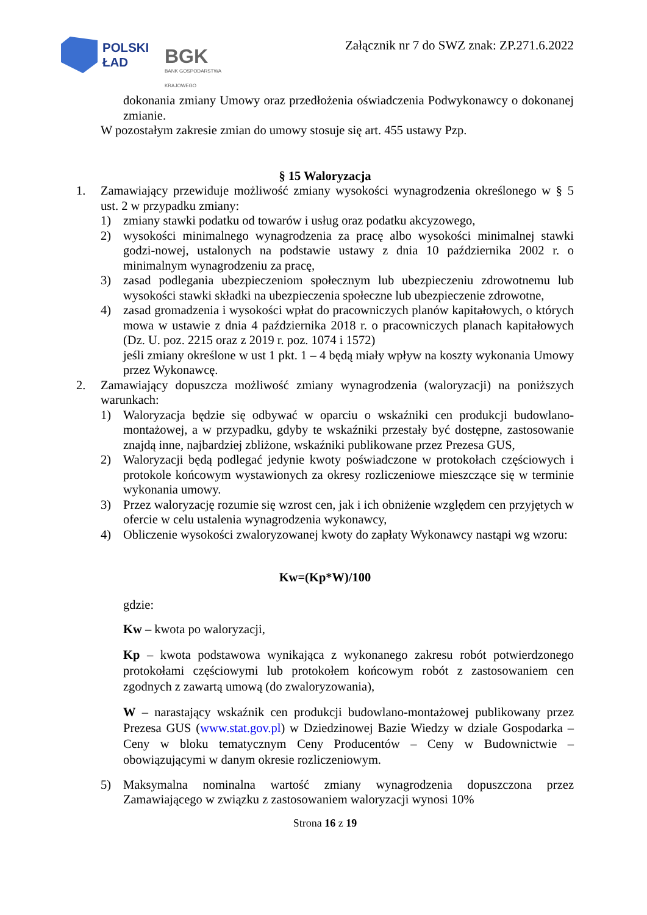POLSKI
ŁAD
BGK
BANK GOSPODARSTWA KRAJOWEGO
Załącznik nr 7 do SWZ znak: ZP.271.6.2022
dokonania zmiany Umowy oraz przedłożenia oświadczenia Podwykonawcy o dokonanej zmianie.
W pozostałym zakresie zmian do umowy stosuje się art. 455 ustawy Pzp.
§ 15 Waloryzacja
1. Zamawiający przewiduje możliwość zmiany wysokości wynagrodzenia określonego w § 5 ust. 2 w przypadku zmiany:
1) zmiany stawki podatku od towarów i usług oraz podatku akcyzowego,
2) wysokości minimalnego wynagrodzenia za pracę albo wysokości minimalnej stawki godzi-nowej, ustalonych na podstawie ustawy z dnia 10 października 2002 r. o minimalnym wynagrodzeniu za pracę,
3) zasad podlegania ubezpieczeniom społecznym lub ubezpieczeniu zdrowotnemu lub wysokości stawki składki na ubezpieczenia społeczne lub ubezpieczenie zdrowotne,
4) zasad gromadzenia i wysokości wpłat do pracowniczych planów kapitałowych, o których mowa w ustawie z dnia 4 października 2018 r. o pracowniczych planach kapitałowych (Dz. U. poz. 2215 oraz z 2019 r. poz. 1074 i 1572)
jeśli zmiany określone w ust 1 pkt. 1 – 4 będą miały wpływ na koszty wykonania Umowy przez Wykonawcę.
2. Zamawiający dopuszcza możliwość zmiany wynagrodzenia (waloryzacji) na poniższych warunkach:
1) Waloryzacja będzie się odbywać w oparciu o wskaźniki cen produkcji budowlano-montażowej, a w przypadku, gdyby te wskaźniki przestały być dostępne, zastosowanie znajdą inne, najbardziej zbliżone, wskaźniki publikowane przez Prezesa GUS,
2) Waloryzacji będą podlegać jedynie kwoty poświadczone w protokołach częściowych i protokole końcowym wystawionych za okresy rozliczeniowe mieszczące się w terminie wykonania umowy.
3) Przez waloryzację rozumie się wzrost cen, jak i ich obniżenie względem cen przyjętych w ofercie w celu ustalenia wynagrodzenia wykonawcy,
4) Obliczenie wysokości zwaloryzowanej kwoty do zapłaty Wykonawcy nastąpi wg wzoru:
Kw=(Kp*W)/100
gdzie:
Kw – kwota po waloryzacji,
Kp – kwota podstawowa wynikająca z wykonanego zakresu robót potwierdzonego protokołami częściowymi lub protokołem końcowym robót z zastosowaniem cen zgodnych z zawartą umową (do zwaloryzowania),
W – narastający wskaźnik cen produkcji budowlano-montażowej publikowany przez Prezesa GUS (www.stat.gov.pl) w Dziedzinowej Bazie Wiedzy w dziale Gospodarka – Ceny w bloku tematycznym Ceny Producentów – Ceny w Budownictwie – obowiązującymi w danym okresie rozliczeniowym.
5) Maksymalna nominalna wartość zmiany wynagrodzenia dopuszczona przez Zamawiającego w związku z zastosowaniem waloryzacji wynosi 10%
Strona 16 z 19